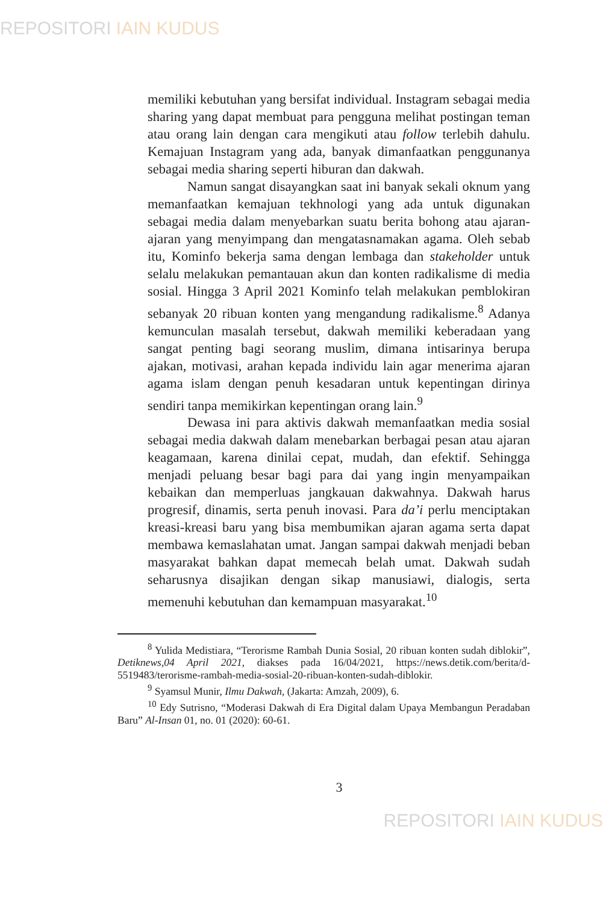REPOSITORI IAIN KUDUS
memiliki kebutuhan yang bersifat individual. Instagram sebagai media sharing yang dapat membuat para pengguna melihat postingan teman atau orang lain dengan cara mengikuti atau follow terlebih dahulu. Kemajuan Instagram yang ada, banyak dimanfaatkan penggunanya sebagai media sharing seperti hiburan dan dakwah.
Namun sangat disayangkan saat ini banyak sekali oknum yang memanfaatkan kemajuan tekhnologi yang ada untuk digunakan sebagai media dalam menyebarkan suatu berita bohong atau ajaran-ajaran yang menyimpang dan mengatasnamakan agama. Oleh sebab itu, Kominfo bekerja sama dengan lembaga dan stakeholder untuk selalu melakukan pemantauan akun dan konten radikalisme di media sosial. Hingga 3 April 2021 Kominfo telah melakukan pemblokiran sebanyak 20 ribuan konten yang mengandung radikalisme.<sup>8</sup> Adanya kemunculan masalah tersebut, dakwah memiliki keberadaan yang sangat penting bagi seorang muslim, dimana intisarinya berupa ajakan, motivasi, arahan kepada individu lain agar menerima ajaran agama islam dengan penuh kesadaran untuk kepentingan dirinya sendiri tanpa memikirkan kepentingan orang lain.<sup>9</sup>
Dewasa ini para aktivis dakwah memanfaatkan media sosial sebagai media dakwah dalam menebarkan berbagai pesan atau ajaran keagamaan, karena dinilai cepat, mudah, dan efektif. Sehingga menjadi peluang besar bagi para dai yang ingin menyampaikan kebaikan dan memperluas jangkauan dakwahnya. Dakwah harus progresif, dinamis, serta penuh inovasi. Para da’i perlu menciptakan kreasi-kreasi baru yang bisa membumikan ajaran agama serta dapat membawa kemaslahatan umat. Jangan sampai dakwah menjadi beban masyarakat bahkan dapat memecah belah umat. Dakwah sudah seharusnya disajikan dengan sikap manusiawi, dialogis, serta memenuhi kebutuhan dan kemampuan masyarakat.<sup>10</sup>
<sup>8</sup> Yulida Medistiara, “Terorisme Rambah Dunia Sosial, 20 ribuan konten sudah diblokir”, Detiknews,04 April 2021, diakses pada 16/04/2021, https://news.detik.com/berita/d-5519483/terorisme-rambah-media-sosial-20-ribuan-konten-sudah-diblokir.
<sup>9</sup> Syamsul Munir, Ilmu Dakwah, (Jakarta: Amzah, 2009), 6.
<sup>10</sup> Edy Sutrisno, “Moderasi Dakwah di Era Digital dalam Upaya Membangun Peradaban Baru” Al-Insan 01, no. 01 (2020): 60-61.
3
REPOSITORI IAIN KUDUS